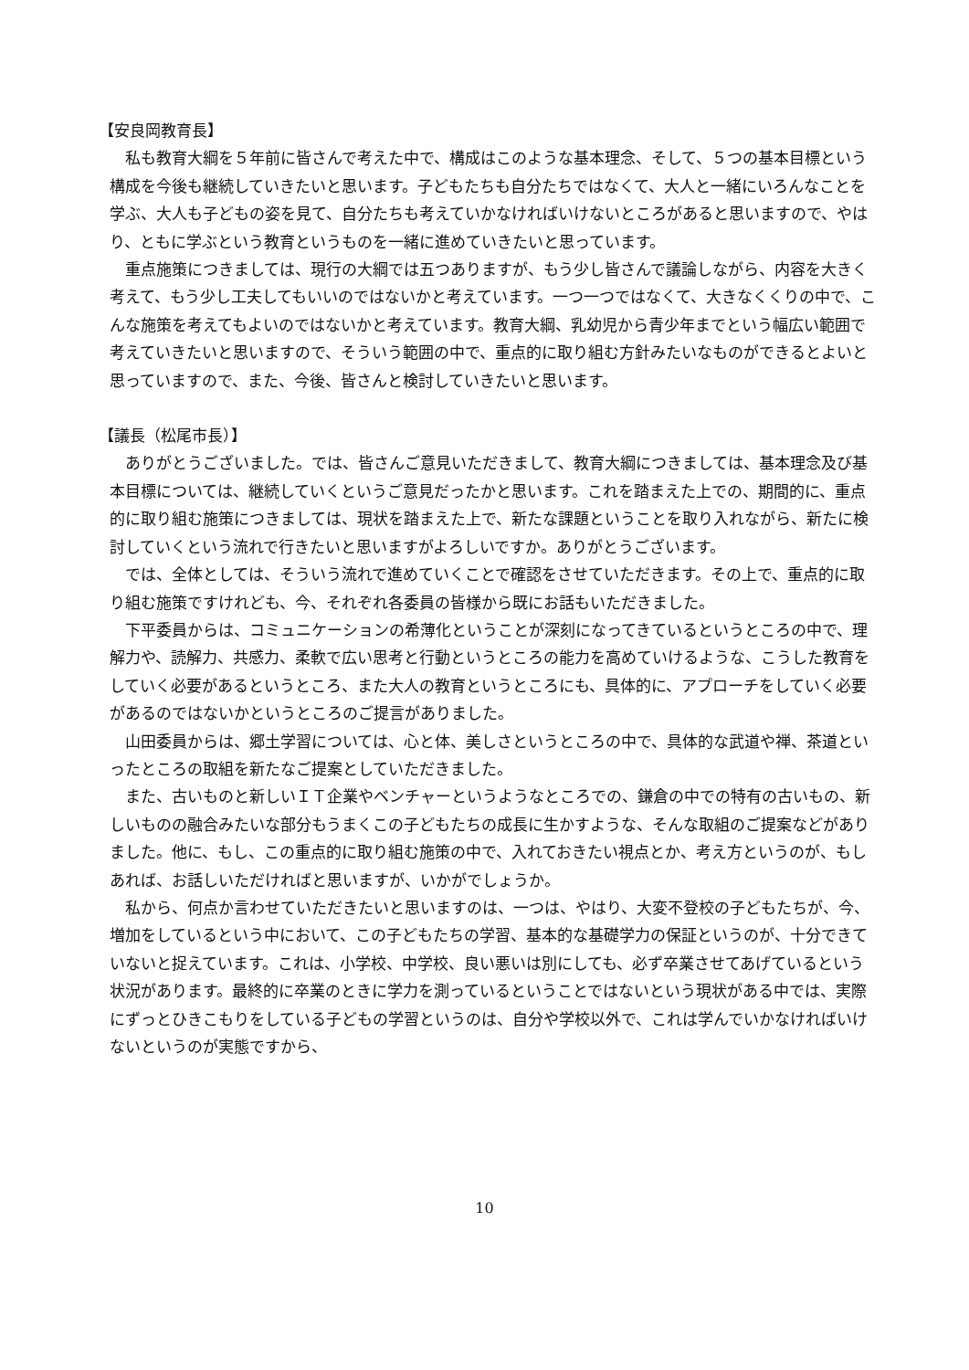【安良岡教育長】
私も教育大綱を５年前に皆さんで考えた中で、構成はこのような基本理念、そして、５つの基本目標という構成を今後も継続していきたいと思います。子どもたちも自分たちではなくて、大人と一緒にいろんなことを学ぶ、大人も子どもの姿を見て、自分たちも考えていかなければいけないところがあると思いますので、やはり、ともに学ぶという教育というものを一緒に進めていきたいと思っています。
重点施策につきましては、現行の大綱では五つありますが、もう少し皆さんで議論しながら、内容を大きく考えて、もう少し工夫してもいいのではないかと考えています。一つ一つではなくて、大きなくくりの中で、こんな施策を考えてもよいのではないかと考えています。教育大綱、乳幼児から青少年までという幅広い範囲で考えていきたいと思いますので、そういう範囲の中で、重点的に取り組む方針みたいなものができるとよいと思っていますので、また、今後、皆さんと検討していきたいと思います。
【議長（松尾市長）】
ありがとうございました。では、皆さんご意見いただきまして、教育大綱につきましては、基本理念及び基本目標については、継続していくというご意見だったかと思います。これを踏まえた上での、期間的に、重点的に取り組む施策につきましては、現状を踏まえた上で、新たな課題ということを取り入れながら、新たに検討していくという流れで行きたいと思いますがよろしいですか。ありがとうございます。
では、全体としては、そういう流れで進めていくことで確認をさせていただきます。その上で、重点的に取り組む施策ですけれども、今、それぞれ各委員の皆様から既にお話もいただきました。
下平委員からは、コミュニケーションの希薄化ということが深刻になってきているというところの中で、理解力や、読解力、共感力、柔軟で広い思考と行動というところの能力を高めていけるような、こうした教育をしていく必要があるというところ、また大人の教育というところにも、具体的に、アプローチをしていく必要があるのではないかというところのご提言がありました。
山田委員からは、郷土学習については、心と体、美しさというところの中で、具体的な武道や禅、茶道といったところの取組を新たなご提案としていただきました。
また、古いものと新しいＩＴ企業やベンチャーというようなところでの、鎌倉の中での特有の古いもの、新しいものの融合みたいな部分もうまくこの子どもたちの成長に生かすような、そんな取組のご提案などがありました。他に、もし、この重点的に取り組む施策の中で、入れておきたい視点とか、考え方というのが、もしあれば、お話しいただければと思いますが、いかがでしょうか。
私から、何点か言わせていただきたいと思いますのは、一つは、やはり、大変不登校の子どもたちが、今、増加をしているという中において、この子どもたちの学習、基本的な基礎学力の保証というのが、十分できていないと捉えています。これは、小学校、中学校、良い悪いは別にしても、必ず卒業させてあげているという状況があります。最終的に卒業のときに学力を測っているということではないという現状がある中では、実際にずっとひきこもりをしている子どもの学習というのは、自分や学校以外で、これは学んでいかなければいけないというのが実態ですから、
10